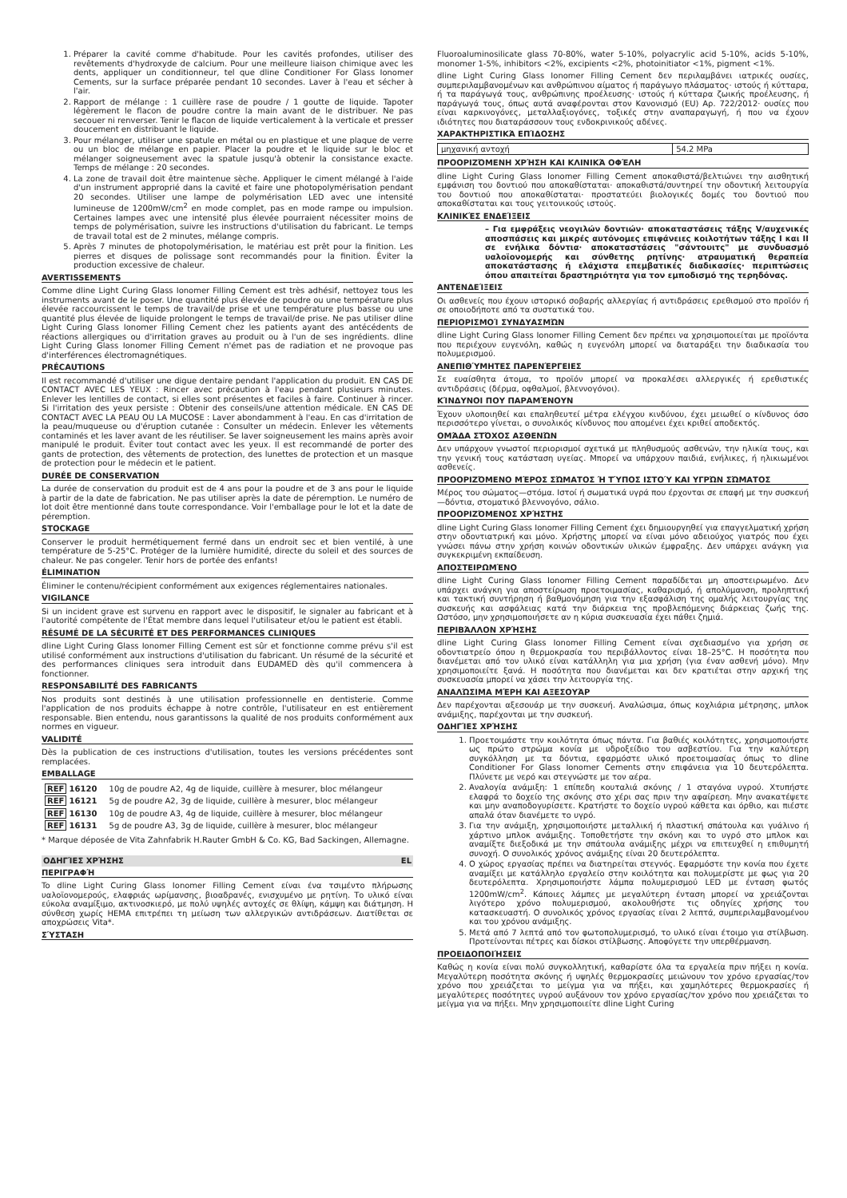1. Préparer la cavité comme d'habitude. Pour les cavités profondes, utiliser des revêtements d'hydroxyde de calcium. Pour une meilleure liaison chimique avec les dents, appliquer un conditionneur, tel que dline Conditioner For Glass Ionomer Cements, sur la surface préparée pendant 10 secondes. Laver à l'eau et sécher à l'air.
2. Rapport de mélange : 1 cuillère rase de poudre / 1 goutte de liquide. Tapoter légèrement le flacon de poudre contre la main avant de le distribuer. Ne pas secouer ni renverser. Tenir le flacon de liquide verticalement à la verticale et presser doucement en distribuant le liquide.
3. Pour mélanger, utiliser une spatule en métal ou en plastique et une plaque de verre ou un bloc de mélange en papier. Placer la poudre et le liquide sur le bloc et mélanger soigneusement avec la spatule jusqu'à obtenir la consistance exacte. Temps de mélange : 20 secondes.
4. La zone de travail doit être maintenue sèche. Appliquer le ciment mélangé à l'aide d'un instrument approprié dans la cavité et faire une photopolymérisation pendant 20 secondes. Utiliser une lampe de polymérisation LED avec une intensité lumineuse de 1200mW/cm<sup>2</sup> en mode complet, pas en mode rampe ou impulsion. Certaines lampes avec une intensité plus élevée pourraient nécessiter moins de temps de polymérisation, suivre les instructions d'utilisation du fabricant. Le temps de travail total est de 2 minutes, mélange compris.
5. Après 7 minutes de photopolymérisation, le matériau est prêt pour la finition. Les pierres et disques de polissage sont recommandés pour la finition. Éviter la production excessive de chaleur.
AVERTISSEMENTS
Comme dline Light Curing Glass Ionomer Filling Cement est très adhésif, nettoyez tous les instruments avant de le poser. Une quantité plus élevée de poudre ou une température plus élevée raccourcissent le temps de travail/de prise et une température plus basse ou une quantité plus élevée de liquide prolongent le temps de travail/de prise. Ne pas utiliser dline Light Curing Glass Ionomer Filling Cement chez les patients ayant des antécédents de réactions allergiques ou d'irritation graves au produit ou à l'un de ses ingrédients. dline Light Curing Glass Ionomer Filling Cement n'émet pas de radiation et ne provoque pas d'interférences électromagnétiques.
PRÉCAUTIONS
Il est recommandé d'utiliser une digue dentaire pendant l'application du produit. EN CAS DE CONTACT AVEC LES YEUX : Rincer avec précaution à l'eau pendant plusieurs minutes. Enlever les lentilles de contact, si elles sont présentes et faciles à faire. Continuer à rincer. Si l'irritation des yeux persiste : Obtenir des conseils/une attention médicale. EN CAS DE CONTACT AVEC LA PEAU OU LA MUCOSE : Laver abondamment à l'eau. En cas d'irritation de la peau/muqueuse ou d'éruption cutanée : Consulter un médecin. Enlever les vêtements contaminés et les laver avant de les réutiliser. Se laver soigneusement les mains après avoir manipulé le produit. Éviter tout contact avec les yeux. Il est recommandé de porter des gants de protection, des vêtements de protection, des lunettes de protection et un masque de protection pour le médecin et le patient.
DURÉE DE CONSERVATION
La durée de conservation du produit est de 4 ans pour la poudre et de 3 ans pour le liquide à partir de la date de fabrication. Ne pas utiliser après la date de péremption. Le numéro de lot doit être mentionné dans toute correspondance. Voir l'emballage pour le lot et la date de péremption.
STOCKAGE
Conserver le produit hermétiquement fermé dans un endroit sec et bien ventilé, à une température de 5-25°C. Protéger de la lumière humidité, directe du soleil et des sources de chaleur. Ne pas congeler. Tenir hors de portée des enfants!
ÉLIMINATION
Éliminer le contenu/récipient conformément aux exigences réglementaires nationales.
VIGILANCE
Si un incident grave est survenu en rapport avec le dispositif, le signaler au fabricant et à l'autorité compétente de l'État membre dans lequel l'utilisateur et/ou le patient est établi.
RÉSUMÉ DE LA SÉCURITÉ ET DES PERFORMANCES CLINIQUES
dline Light Curing Glass Ionomer Filling Cement est sûr et fonctionne comme prévu s'il est utilisé conformément aux instructions d'utilisation du fabricant. Un résumé de la sécurité et des performances cliniques sera introduit dans EUDAMED dès qu'il commencera à fonctionner.
RESPONSABILITÉ DES FABRICANTS
Nos produits sont destinés à une utilisation professionnelle en dentisterie. Comme l'application de nos produits échappe à notre contrôle, l'utilisateur en est entièrement responsable. Bien entendu, nous garantissons la qualité de nos produits conformément aux normes en vigueur.
VALIDITÉ
Dès la publication de ces instructions d'utilisation, toutes les versions précédentes sont remplacées.
EMBALLAGE
| REF 16120 | 10g de poudre A2, 4g de liquide, cuillère à mesurer, bloc mélangeur |
| REF 16121 | 5g de poudre A2, 3g de liquide, cuillère à mesurer, bloc mélangeur |
| REF 16130 | 10g de poudre A3, 4g de liquide, cuillère à mesurer, bloc mélangeur |
| REF 16131 | 5g de poudre A3, 3g de liquide, cuillère à mesurer, bloc mélangeur |
* Marque déposée de Vita Zahnfabrik H.Rauter GmbH & Co. KG, Bad Sackingen, Allemagne.
ΟΔΗΓΊΕΣ ΧΡΉΣΗΣ EL
ΠΕΡΙΓΡΑΦΉ
To dline Light Curing Glass Ionomer Filling Cement είναι ένα τσιμέντο πλήρωσης υαλοϊονομερούς, ελαφριάς ωρίμανσης, βιοαδρανές, ενισχυμένο με ρητίνη. Το υλικό είναι εύκολα αναμίξιμο, ακτινοσκιερό, με πολύ υψηλές αντοχές σε θλίψη, κάμψη και διάτμηση. Η σύνθεση χωρίς HEMA επιτρέπει τη μείωση των αλλεργικών αντιδράσεων. Διατίθεται σε αποχρώσεις Vita*.
ΣΎΣΤΑΣΗ
Fluoroaluminosilicate glass 70-80%, water 5-10%, polyacrylic acid 5-10%, acids 5-10%, monomer 1-5%, inhibitors <2%, excipients <2%, photoinitiator <1%, pigment <1%.
dline Light Curing Glass Ionomer Filling Cement δεν περιλαμβάνει ιατρικές ουσίες, συμπεριλαμβανομένων και ανθρώπινου αίματος ή παράγωγο πλάσματος· ιστούς ή κύτταρα, ή τα παράγωγά τους, ανθρώπινης προέλευσης· ιστούς ή κύτταρα ζωικής προέλευσης, ή παράγωγά τους, όπως αυτά αναφέρονται στον Κανονισμό (ΕU) Αρ. 722/2012· ουσίες που είναι καρκινογόνες, μεταλλαξιογόνες, τοξικές στην αναπαραγωγή, ή που να έχουν ιδιότητες που διαταράσσουν τους ενδοκρινικούς αδένες.
ΧΑΡΑΚΤΗΡΙΣΤΙΚΆ ΕΠΊΔΟΣΗΣ
| μηχανική αντοχή | 54.2 MPa |
ΠΡΟΟΡΙΖΌΜΕΝΗ ΧΡΉΣΗ ΚΑΙ ΚΛΙΝΙΚΆ ΟΦΈΛΗ
dline Light Curing Glass Ionomer Filling Cement αποκαθιστά/βελτιώνει την αισθητική εμφάνιση του δοντιού που αποκαθίσταται· αποκαθιστά/συντηρεί την οδοντική λειτουργία του δοντιού που αποκαθίσταται· προστατεύει βιολογικές δομές του δοντιού που αποκαθίσταται και τους γειτονικούς ιστούς.
ΚΛΙΝΙΚΈΣ ΕΝΔΕΊΞΕΙΣ
– Για εμφράξεις νεογιλών δοντιών· αποκαταστάσεις τάξης V/αυχενικές αποσπάσεις και μικρές αυτόνομες επιφάνειες κοιλοτήτων τάξης I και II σε ενήλικα δόντια· αποκαταστάσεις "σάντουιτς" με συνδυασμό υαλοϊονομερής και σύνθετης ρητίνης· ατραυματική θεραπεία αποκατάστασης ή ελάχιστα επεμβατικές διαδικασίες· περιπτώσεις όπου απαιτείται δραστηριότητα για τον εμποδισμό της τερηδόνας.
ΑΝΤΕΝΔΕΊΞΕΙΣ
Οι ασθενείς που έχουν ιστορικό σοβαρής αλλεργίας ή αντιδράσεις ερεθισμού στο προϊόν ή σε οποιοδήποτε από τα συστατικά του.
ΠΕΡΙΟΡΙΣΜΟΊ ΣΥΝΔΥΑΣΜΏΝ
dline Light Curing Glass Ionomer Filling Cement δεν πρέπει να χρησιμοποιείται με προϊόντα που περιέχουν ευγενόλη, καθώς η ευγενόλη μπορεί να διαταράξει την διαδικασία του πολυμερισμού.
ΑΝΕΠΙΘΎΜΗΤΕΣ ΠΑΡΕΝΈΡΓΕΙΕΣ
Σε ευαίσθητα άτομα, το προϊόν μπορεί να προκαλέσει αλλεργικές ή ερεθιστικές αντιδράσεις (δέρμα, οφθαλμοί, βλεννογόνοι).
ΚΊΝΔΥΝΟΙ ΠΟΥ ΠΑΡΑΜΈΝΟΥΝ
Έχουν υλοποιηθεί και επαληθευτεί μέτρα ελέγχου κινδύνου, έχει μειωθεί ο κίνδυνος όσο περισσότερο γίνεται, ο συνολικός κίνδυνος που απομένει έχει κριθεί αποδεκτός.
ΟΜΆΔΑ ΣΤΌΧΟΣ ΑΣΘΕΝΏΝ
Δεν υπάρχουν γνωστοί περιορισμοί σχετικά με πληθυσμούς ασθενών, την ηλικία τους, και την γενική τους κατάσταση υγείας. Μπορεί να υπάρχουν παιδιά, ενήλικες, ή ηλικιωμένοι ασθενείς.
ΠΡΟΟΡΙΖΌΜΕΝΟ ΜΈΡΟΣ ΣΏΜΑΤΟΣ Ή ΤΎΠΟΣ ΙΣΤΟΎ ΚΑΙ ΥΓΡΏΝ ΣΏΜΑΤΟΣ
Μέρος του σώματος—στόμα. Ιστοί ή σωματικά υγρά που έρχονται σε επαφή με την συσκευή—δόντια, στοματικό βλεννογόνο, σάλιο.
ΠΡΟΟΡΙΖΌΜΕΝΟΣ ΧΡΉΣΤΗΣ
dline Light Curing Glass Ionomer Filling Cement έχει δημιουργηθεί για επαγγελματική χρήση στην οδοντιατρική και μόνο. Χρήστης μπορεί να είναι μόνο αδειούχος γιατρός που έχει γνώσει πάνω στην χρήση κοινών οδοντικών υλικών έμφραξης. Δεν υπάρχει ανάγκη για συγκεκριμένη εκπαίδευση.
ΑΠΟΣΤΕΙΡΩΜΈΝΟ
dline Light Curing Glass Ionomer Filling Cement παραδίδεται μη αποστειρωμένο. Δεν υπάρχει ανάγκη για αποστείρωση προετοιμασίας, καθαρισμό, ή απολύμανση, προληπτική και τακτική συντήρηση ή βαθμονόμηση για την εξασφάλιση της ομαλής λειτουργίας της συσκευής και ασφάλειας κατά την διάρκεια της προβλεπόμενης διάρκειας ζωής της. Ωστόσο, μην χρησιμοποιήσετε αν η κύρια συσκευασία έχει πάθει ζημιά.
ΠΕΡΙΒΆΛΛΟΝ ΧΡΉΣΗΣ
dline Light Curing Glass Ionomer Filling Cement είναι σχεδιασμένο για χρήση σε οδοντιατρείο όπου η θερμοκρασία του περιβάλλοντος είναι 18–25°C. Η ποσότητα που διανέμεται από τον υλικό είναι κατάλληλη για μια χρήση (για έναν ασθενή μόνο). Μην χρησιμοποιείτε ξανά. Η ποσότητα που διανέμεται και δεν κρατιέται στην αρχική της συσκευασία μπορεί να χάσει την λειτουργία της.
ΑΝΑΛΏΣΙΜΑ ΜΈΡΗ ΚΑΙ ΑΞΕΣΟΥΆΡ
Δεν παρέχονται αξεσουάρ με την συσκευή. Αναλώσιμα, όπως κοχλιάρια μέτρησης, μπλοκ ανάμιξης, παρέχονται με την συσκευή.
ΟΔΗΓΊΕΣ ΧΡΉΣΗΣ
1. Προετοιμάστε την κοιλότητα όπως πάντα. Για βαθιές κοιλότητες, χρησιμοποιήστε ως πρώτο στρώμα κονία με υδροξείδιο του ασβεστίου. Για την καλύτερη συγκόλληση με τα δόντια, εφαρμόστε υλικό προετοιμασίας όπως το dline Conditioner For Glass Ionomer Cements στην επιφάνεια για 10 δευτερόλεπτα. Πλύνετε με νερό και στεγνώστε με τον αέρα.
2. Αναλογία ανάμιξη: 1 επίπεδη κουταλιά σκόνης / 1 σταγόνα υγρού. Χτυπήστε ελαφρά το δοχείο της σκόνης στο χέρι σας πριν την αφαίρεση. Μην ανακατέψετε και μην αναποδογυρίσετε. Κρατήστε το δοχείο υγρού κάθετα και όρθιο, και πιέστε απαλά όταν διανέμετε το υγρό.
3. Για την ανάμιξη, χρησιμοποιήστε μεταλλική ή πλαστική σπάτουλα και γυάλινο ή χάρτινο μπλοκ ανάμιξης. Τοποθετήστε την σκόνη και το υγρό στο μπλοκ και αναμίξτε διεξοδικά με την σπάτουλα ανάμιξης μέχρι να επιτευχθεί η επιθυμητή συνοχή. Ο συνολικός χρόνος ανάμιξης είναι 20 δευτερόλεπτα.
4. Ο χώρος εργασίας πρέπει να διατηρείται στεγνός. Εφαρμόστε την κονία που έχετε αναμίξει με κατάλληλο εργαλείο στην κοιλότητα και πολυμερίστε με φως για 20 δευτερόλεπτα. Χρησιμοποιήστε λάμπα πολυμερισμού LED με ένταση φωτός 1200mW/cm<sup>2</sup>. Κάποιες λάμπες με μεγαλύτερη ένταση μπορεί να χρειάζονται λιγότερο χρόνο πολυμερισμού, ακολουθήστε τις οδηγίες χρήσης του κατασκευαστή. Ο συνολικός χρόνος εργασίας είναι 2 λεπτά, συμπεριλαμβανομένου και του χρόνου ανάμιξης.
5. Μετά από 7 λεπτά από τον φωτοπολυμερισμό, το υλικό είναι έτοιμο για στίλβωση. Προτείνονται πέτρες και δίσκοι στίλβωσης. Αποφύγετε την υπερθέρμανση.
ΠΡΟΕΙΔΟΠΟΙΉΣΕΙΣ
Καθώς η κονία είναι πολύ συγκολλητική, καθαρίστε όλα τα εργαλεία πριν πήξει η κονία. Μεγαλύτερη ποσότητα σκόνης ή υψηλές θερμοκρασίες μειώνουν τον χρόνο εργασίας/τον χρόνο που χρειάζεται το μείγμα για να πήξει, και χαμηλότερες θερμοκρασίες ή μεγαλύτερες ποσότητες υγρού αυξάνουν τον χρόνο εργασίας/τον χρόνο που χρειάζεται το μείγμα για να πήξει. Μην χρησιμοποιείτε dline Light Curing